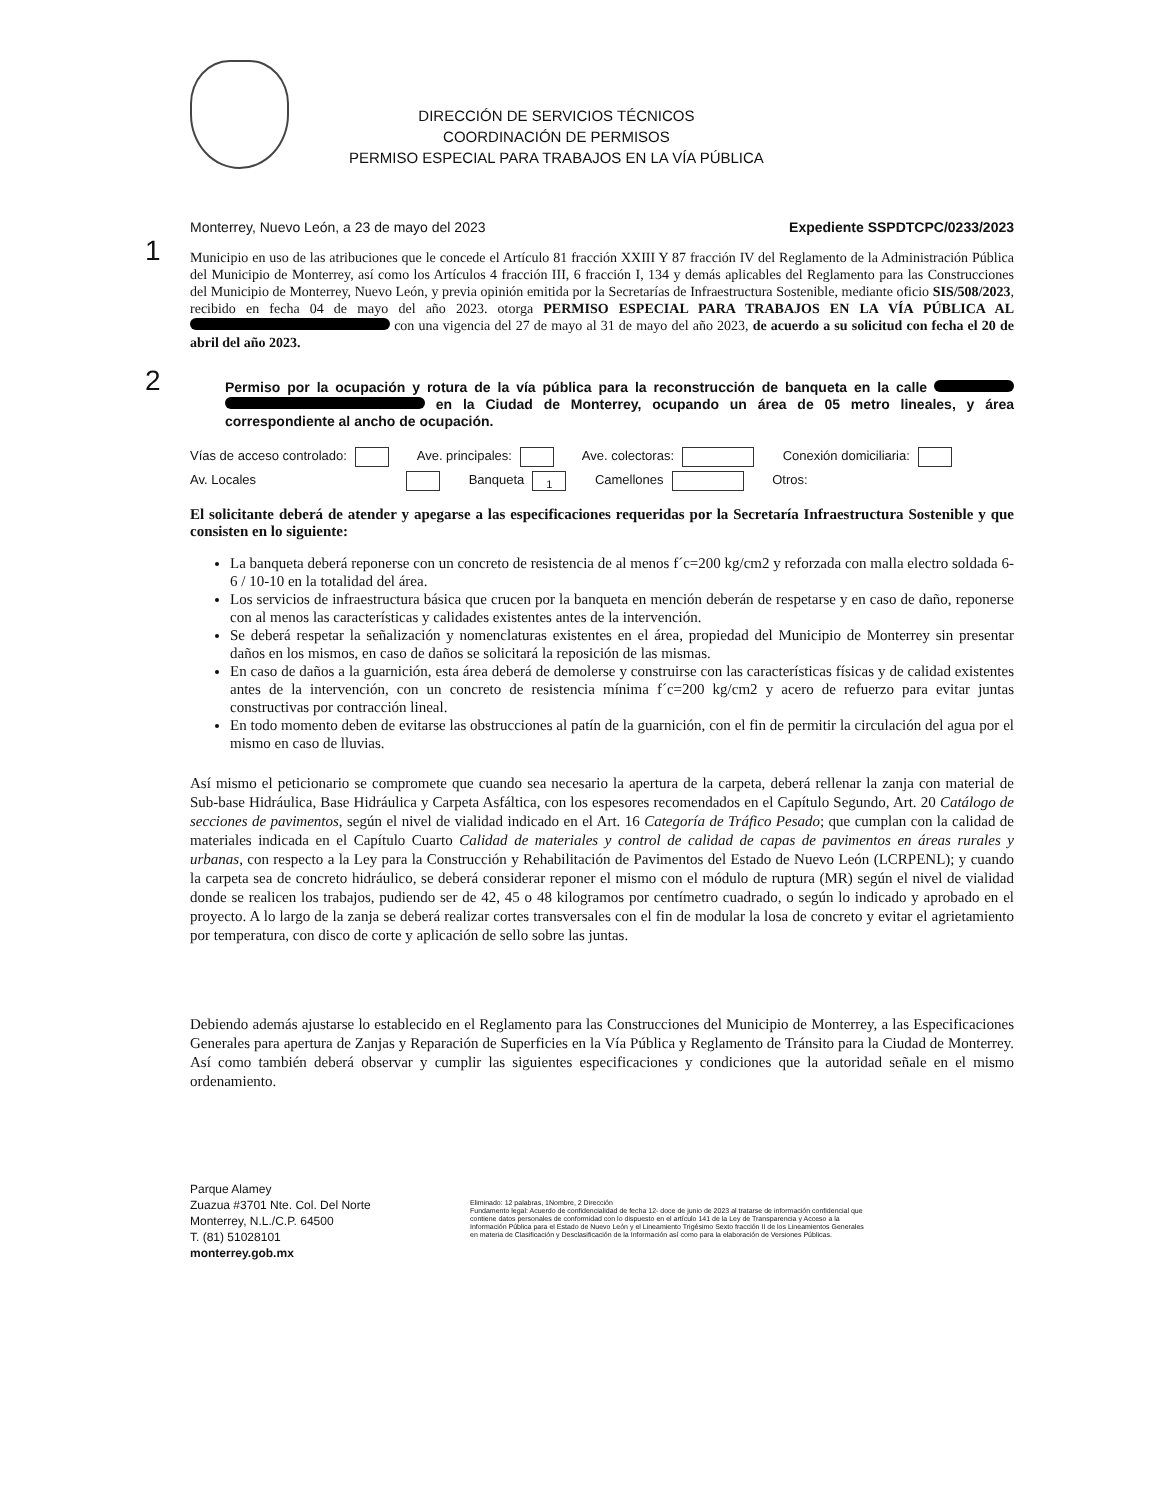DIRECCIÓN DE SERVICIOS TÉCNICOS
COORDINACIÓN DE PERMISOS
PERMISO ESPECIAL PARA TRABAJOS EN LA VÍA PÚBLICA
Monterrey, Nuevo León, a 23 de mayo del 2023 Expediente SSPDTCPC/0233/2023
1
Municipio en uso de las atribuciones que le concede el Artículo 81 fracción XXIII Y 87 fracción IV del Reglamento de la Administración Pública del Municipio de Monterrey, así como los Artículos 4 fracción III, 6 fracción I, 134 y demás aplicables del Reglamento para las Construcciones del Municipio de Monterrey, Nuevo León, y previa opinión emitida por la Secretarías de Infraestructura Sostenible, mediante oficio SIS/508/2023, recibido en fecha 04 de mayo del año 2023. otorga PERMISO ESPECIAL PARA TRABAJOS EN LA VÍA PÚBLICA AL con una vigencia del 27 de mayo al 31 de mayo del año 2023, de acuerdo a su solicitud con fecha el 20 de abril del año 2023.
2
Permiso por la ocupación y rotura de la vía pública para la reconstrucción de banqueta en la calle en la Ciudad de Monterrey, ocupando un área de 05 metro lineales, y área correspondiente al ancho de ocupación.
Vías de acceso controlado: Ave. principales: Ave. colectoras: Conexión domiciliaria:
Av. Locales Banqueta 1 Camellones Otros:
El solicitante deberá de atender y apegarse a las especificaciones requeridas por la Secretaría Infraestructura Sostenible y que consisten en lo siguiente:
La banqueta deberá reponerse con un concreto de resistencia de al menos f´c=200 kg/cm2 y reforzada con malla electro soldada 6-6 / 10-10 en la totalidad del área.
Los servicios de infraestructura básica que crucen por la banqueta en mención deberán de respetarse y en caso de daño, reponerse con al menos las características y calidades existentes antes de la intervención.
Se deberá respetar la señalización y nomenclaturas existentes en el área, propiedad del Municipio de Monterrey sin presentar daños en los mismos, en caso de daños se solicitará la reposición de las mismas.
En caso de daños a la guarnición, esta área deberá de demolerse y construirse con las características físicas y de calidad existentes antes de la intervención, con un concreto de resistencia mínima f´c=200 kg/cm2 y acero de refuerzo para evitar juntas constructivas por contracción lineal.
En todo momento deben de evitarse las obstrucciones al patín de la guarnición, con el fin de permitir la circulación del agua por el mismo en caso de lluvias.
Así mismo el peticionario se compromete que cuando sea necesario la apertura de la carpeta, deberá rellenar la zanja con material de Sub-base Hidráulica, Base Hidráulica y Carpeta Asfáltica, con los espesores recomendados en el Capítulo Segundo, Art. 20 Catálogo de secciones de pavimentos, según el nivel de vialidad indicado en el Art. 16 Categoría de Tráfico Pesado; que cumplan con la calidad de materiales indicada en el Capítulo Cuarto Calidad de materiales y control de calidad de capas de pavimentos en áreas rurales y urbanas, con respecto a la Ley para la Construcción y Rehabilitación de Pavimentos del Estado de Nuevo León (LCRPENL); y cuando la carpeta sea de concreto hidráulico, se deberá considerar reponer el mismo con el módulo de ruptura (MR) según el nivel de vialidad donde se realicen los trabajos, pudiendo ser de 42, 45 o 48 kilogramos por centímetro cuadrado, o según lo indicado y aprobado en el proyecto. A lo largo de la zanja se deberá realizar cortes transversales con el fin de modular la losa de concreto y evitar el agrietamiento por temperatura, con disco de corte y aplicación de sello sobre las juntas.
Debiendo además ajustarse lo establecido en el Reglamento para las Construcciones del Municipio de Monterrey, a las Especificaciones Generales para apertura de Zanjas y Reparación de Superficies en la Vía Pública y Reglamento de Tránsito para la Ciudad de Monterrey. Así como también deberá observar y cumplir las siguientes especificaciones y condiciones que la autoridad señale en el mismo ordenamiento.
Parque Alamey
Zuazua #3701 Nte. Col. Del Norte
Monterrey, N.L./C.P. 64500
T. (81) 51028101
monterrey.gob.mx
Eliminado: 12 palabras, 1Nombre, 2 Dirección
Fundamento legal: Acuerdo de confidencialidad de fecha 12- doce de junio de 2023 al tratarse de información confidencial que contiene datos personales de conformidad con lo dispuesto en el artículo 141 de la Ley de Transparencia y Acceso a la Información Pública para el Estado de Nuevo León y el Lineamiento Trigésimo Sexto fracción II de los Lineamientos Generales en materia de Clasificación y Desclasificación de la Información así como para la elaboración de Versiones Públicas.